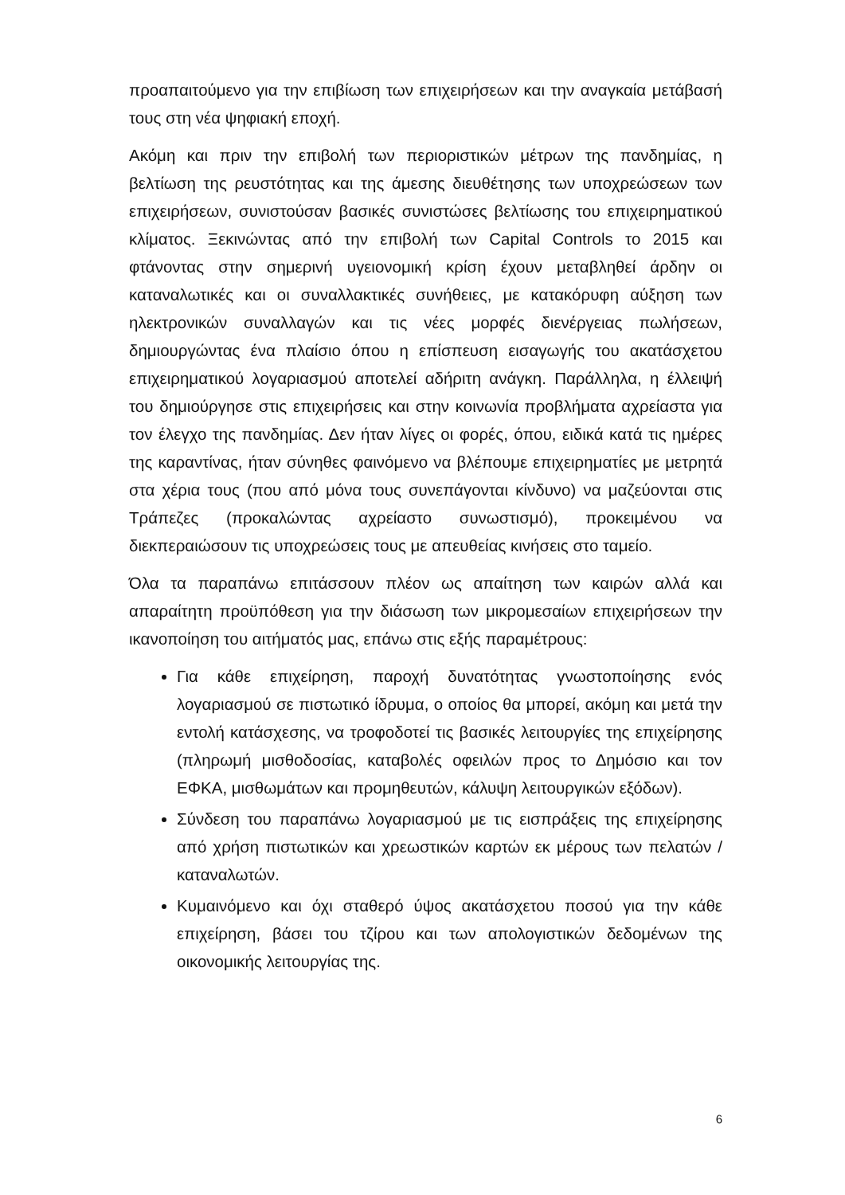προαπαιτούμενο για την επιβίωση των επιχειρήσεων και την αναγκαία μετάβασή τους στη νέα ψηφιακή εποχή.
Ακόμη και πριν την επιβολή των περιοριστικών μέτρων της πανδημίας, η βελτίωση της ρευστότητας και της άμεσης διευθέτησης των υποχρεώσεων των επιχειρήσεων, συνιστούσαν βασικές συνιστώσες βελτίωσης του επιχειρηματικού κλίματος. Ξεκινώντας από την επιβολή των Capital Controls το 2015 και φτάνοντας στην σημερινή υγειονομική κρίση έχουν μεταβληθεί άρδην οι καταναλωτικές και οι συναλλακτικές συνήθειες, με κατακόρυφη αύξηση των ηλεκτρονικών συναλλαγών και τις νέες μορφές διενέργειας πωλήσεων, δημιουργώντας ένα πλαίσιο όπου η επίσπευση εισαγωγής του ακατάσχετου επιχειρηματικού λογαριασμού αποτελεί αδήριτη ανάγκη. Παράλληλα, η έλλειψή του δημιούργησε στις επιχειρήσεις και στην κοινωνία προβλήματα αχρείαστα για τον έλεγχο της πανδημίας. Δεν ήταν λίγες οι φορές, όπου, ειδικά κατά τις ημέρες της καραντίνας, ήταν σύνηθες φαινόμενο να βλέπουμε επιχειρηματίες με μετρητά στα χέρια τους (που από μόνα τους συνεπάγονται κίνδυνο) να μαζεύονται στις Τράπεζες (προκαλώντας αχρείαστο συνωστισμό), προκειμένου να διεκπεραιώσουν τις υποχρεώσεις τους με απευθείας κινήσεις στο ταμείο.
Όλα τα παραπάνω επιτάσσουν πλέον ως απαίτηση των καιρών αλλά και απαραίτητη προϋπόθεση για την διάσωση των μικρομεσαίων επιχειρήσεων την ικανοποίηση του αιτήματός μας, επάνω στις εξής παραμέτρους:
Για κάθε επιχείρηση, παροχή δυνατότητας γνωστοποίησης ενός λογαριασμού σε πιστωτικό ίδρυμα, ο οποίος θα μπορεί, ακόμη και μετά την εντολή κατάσχεσης, να τροφοδοτεί τις βασικές λειτουργίες της επιχείρησης (πληρωμή μισθοδοσίας, καταβολές οφειλών προς το Δημόσιο και τον ΕΦΚΑ, μισθωμάτων και προμηθευτών, κάλυψη λειτουργικών εξόδων).
Σύνδεση του παραπάνω λογαριασμού με τις εισπράξεις της επιχείρησης από χρήση πιστωτικών και χρεωστικών καρτών εκ μέρους των πελατών /καταναλωτών.
Κυμαινόμενο και όχι σταθερό ύψος ακατάσχετου ποσού για την κάθε επιχείρηση, βάσει του τζίρου και των απολογιστικών δεδομένων της οικονομικής λειτουργίας της.
6